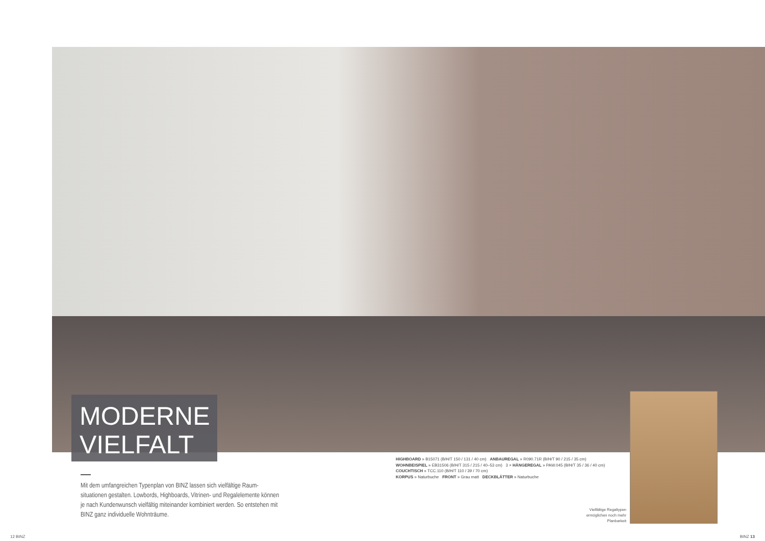MODERNE
VIELFALT
Mit dem umfangreichen Typenplan von BINZ lassen sich vielfältige Raum-situationen gestalten. Lowbords, Highboards, Vitrinen- und Regalelemente können je nach Kundenwunsch vielfältig miteinander kombiniert werden. So entstehen mit BINZ ganz individuelle Wohnträume.
HIGHBOARD » B15071 (B/H/T 150 / 131 / 40 cm) ANBAUREGAL » R090.71R (B/H/T 90 / 215 / 35 cm)
WOHNBEISPIEL » EB31506 (B/H/T 315 / 215 / 40–53 cm) 3 × HÄNGEREGAL » PAW.045 (B/H/T 35 / 36 / 40 cm)
COUCHTISCH » TCC.110 (B/H/T 110 / 39 / 70 cm)
KORPUS » Naturbuche FRONT » Grau matt DECKBLÄTTER » Naturbuche
Vielfältige Regaltypen ermöglichen noch mehr Planbarkeit
12 BINZ BINZ 13